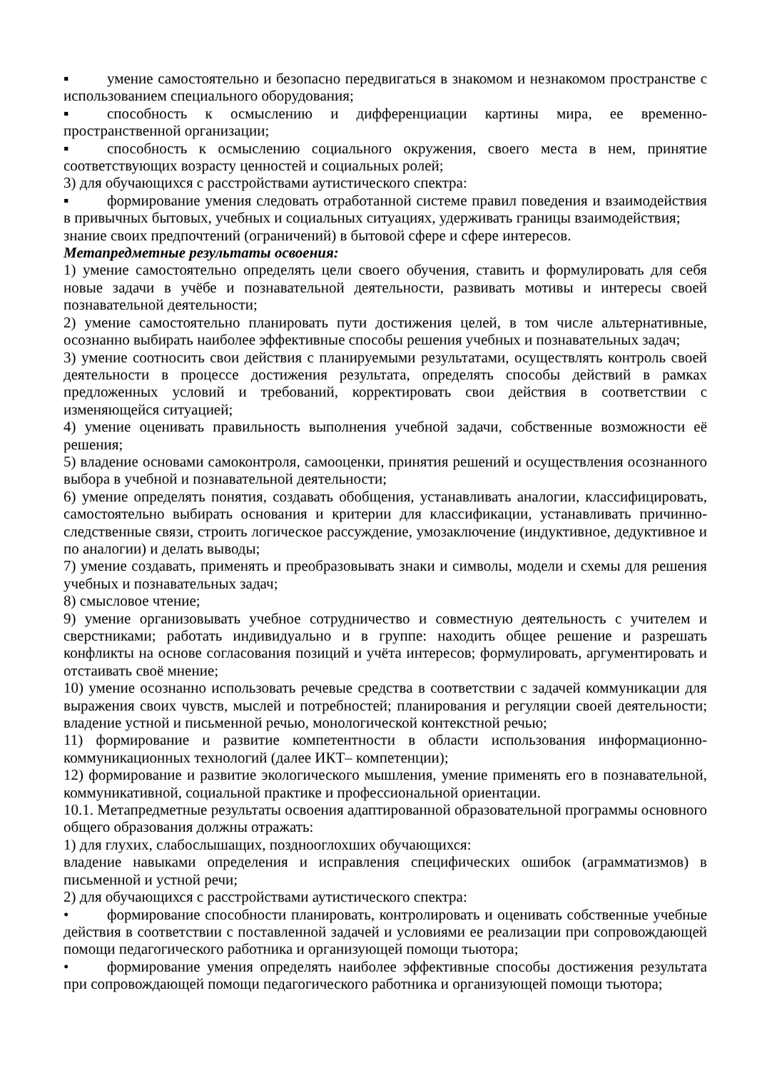▪ умение самостоятельно и безопасно передвигаться в знакомом и незнакомом пространстве с использованием специального оборудования;
▪ способность к осмыслению и дифференциации картины мира, ее временно-пространственной организации;
▪ способность к осмыслению социального окружения, своего места в нем, принятие соответствующих возрасту ценностей и социальных ролей;
3) для обучающихся с расстройствами аутистического спектра:
▪ формирование умения следовать отработанной системе правил поведения и взаимодействия в привычных бытовых, учебных и социальных ситуациях, удерживать границы взаимодействия;
знание своих предпочтений (ограничений) в бытовой сфере и сфере интересов.
Метапредметные результаты освоения:
1) умение самостоятельно определять цели своего обучения, ставить и формулировать для себя новые задачи в учёбе и познавательной деятельности, развивать мотивы и интересы своей познавательной деятельности;
2) умение самостоятельно планировать пути достижения целей, в том числе альтернативные, осознанно выбирать наиболее эффективные способы решения учебных и познавательных задач;
3) умение соотносить свои действия с планируемыми результатами, осуществлять контроль своей деятельности в процессе достижения результата, определять способы действий в рамках предложенных условий и требований, корректировать свои действия в соответствии с изменяющейся ситуацией;
4) умение оценивать правильность выполнения учебной задачи, собственные возможности её решения;
5) владение основами самоконтроля, самооценки, принятия решений и осуществления осознанного выбора в учебной и познавательной деятельности;
6) умение определять понятия, создавать обобщения, устанавливать аналогии, классифицировать, самостоятельно выбирать основания и критерии для классификации, устанавливать причинно-следственные связи, строить логическое рассуждение, умозаключение (индуктивное, дедуктивное и по аналогии) и делать выводы;
7) умение создавать, применять и преобразовывать знаки и символы, модели и схемы для решения учебных и познавательных задач;
8) смысловое чтение;
9) умение организовывать учебное сотрудничество и совместную деятельность с учителем и сверстниками; работать индивидуально и в группе: находить общее решение и разрешать конфликты на основе согласования позиций и учёта интересов; формулировать, аргументировать и отстаивать своё мнение;
10) умение осознанно использовать речевые средства в соответствии с задачей коммуникации для выражения своих чувств, мыслей и потребностей; планирования и регуляции своей деятельности; владение устной и письменной речью, монологической контекстной речью;
11) формирование и развитие компетентности в области использования информационно-коммуникационных технологий (далее ИКТ– компетенции);
12) формирование и развитие экологического мышления, умение применять его в познавательной, коммуникативной, социальной практике и профессиональной ориентации.
10.1. Метапредметные результаты освоения адаптированной образовательной программы основного общего образования должны отражать:
1) для глухих, слабослышащих, позднооглохших обучающихся:
владение навыками определения и исправления специфических ошибок (аграмматизмов) в письменной и устной речи;
2) для обучающихся с расстройствами аутистического спектра:
• формирование способности планировать, контролировать и оценивать собственные учебные действия в соответствии с поставленной задачей и условиями ее реализации при сопровождающей помощи педагогического работника и организующей помощи тьютора;
• формирование умения определять наиболее эффективные способы достижения результата при сопровождающей помощи педагогического работника и организующей помощи тьютора;